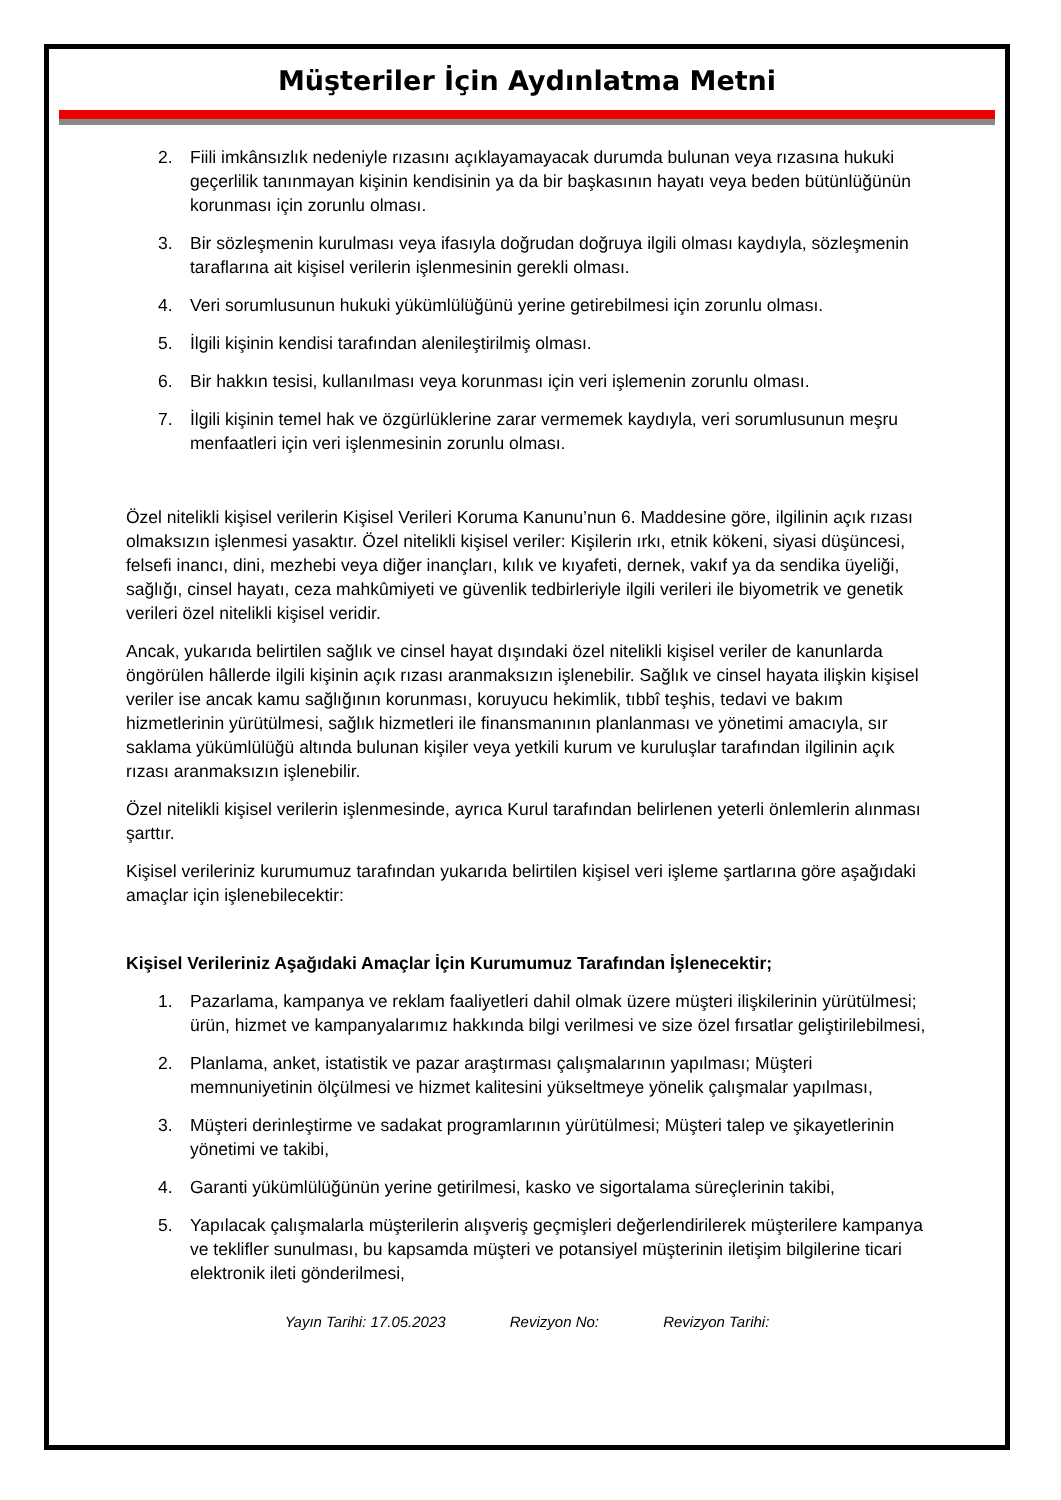Müşteriler İçin Aydınlatma Metni
2. Fiili imkânsızlık nedeniyle rızasını açıklayamayacak durumda bulunan veya rızasına hukuki geçerlilik tanınmayan kişinin kendisinin ya da bir başkasının hayatı veya beden bütünlüğünün korunması için zorunlu olması.
3. Bir sözleşmenin kurulması veya ifasıyla doğrudan doğruya ilgili olması kaydıyla, sözleşmenin taraflarına ait kişisel verilerin işlenmesinin gerekli olması.
4. Veri sorumlusunun hukuki yükümlülüğünü yerine getirebilmesi için zorunlu olması.
5. İlgili kişinin kendisi tarafından alenileştirilmiş olması.
6. Bir hakkın tesisi, kullanılması veya korunması için veri işlemenin zorunlu olması.
7. İlgili kişinin temel hak ve özgürlüklerine zarar vermemek kaydıyla, veri sorumlusunun meşru menfaatleri için veri işlenmesinin zorunlu olması.
Özel nitelikli kişisel verilerin Kişisel Verileri Koruma Kanunu’nun 6. Maddesine göre, ilgilinin açık rızası olmaksızın işlenmesi yasaktır. Özel nitelikli kişisel veriler: Kişilerin ırkı, etnik kökeni, siyasi düşüncesi, felsefi inancı, dini, mezhebi veya diğer inançları, kılık ve kıyafeti, dernek, vakıf ya da sendika üyeliği, sağlığı, cinsel hayatı, ceza mahkûmiyeti ve güvenlik tedbirleriyle ilgili verileri ile biyometrik ve genetik verileri özel nitelikli kişisel veridir.
Ancak, yukarıda belirtilen sağlık ve cinsel hayat dışındaki özel nitelikli kişisel veriler de kanunlarda öngörülen hâllerde ilgili kişinin açık rızası aranmaksızın işlenebilir. Sağlık ve cinsel hayata ilişkin kişisel veriler ise ancak kamu sağlığının korunması, koruyucu hekimlik, tıbbî teşhis, tedavi ve bakım hizmetlerinin yürütülmesi, sağlık hizmetleri ile finansmanının planlanması ve yönetimi amacıyla, sır saklama yükümlülüğü altında bulunan kişiler veya yetkili kurum ve kuruluşlar tarafından ilgilinin açık rızası aranmaksızın işlenebilir.
Özel nitelikli kişisel verilerin işlenmesinde, ayrıca Kurul tarafından belirlenen yeterli önlemlerin alınması şarttır.
Kişisel verileriniz kurumumuz tarafından yukarıda belirtilen kişisel veri işleme şartlarına göre aşağıdaki amaçlar için işlenebilecektir:
Kişisel Verileriniz Aşağıdaki Amaçlar İçin Kurumumuz Tarafından İşlenecektir;
1. Pazarlama, kampanya ve reklam faaliyetleri dahil olmak üzere müşteri ilişkilerinin yürütülmesi; ürün, hizmet ve kampanyalarımız hakkında bilgi verilmesi ve size özel fırsatlar geliştirilebilmesi,
2. Planlama, anket, istatistik ve pazar araştırması çalışmalarının yapılması; Müşteri memnuniyetinin ölçülmesi ve hizmet kalitesini yükseltmeye yönelik çalışmalar yapılması,
3. Müşteri derinleştirme ve sadakat programlarının yürütülmesi; Müşteri talep ve şikayetlerinin yönetimi ve takibi,
4. Garanti yükümlülüğünün yerine getirilmesi, kasko ve sigortalama süreçlerinin takibi,
5. Yapılacak çalışmalarla müşterilerin alışveriş geçmişleri değerlendirilerek müşterilere kampanya ve teklifler sunulması, bu kapsamda müşteri ve potansiyel müşterinin iletişim bilgilerine ticari elektronik ileti gönderilmesi,
Yayın Tarihi: 17.05.2023 Revizyon No: Revizyon Tarihi: